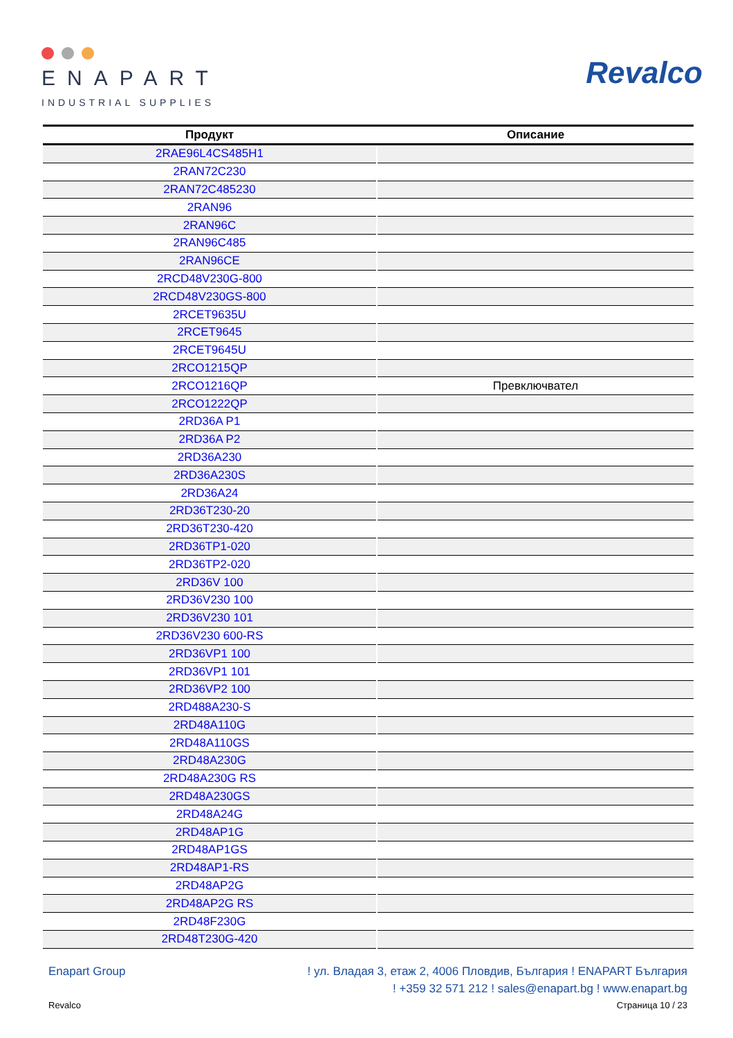ENAPART
INDUSTRIAL SUPPLIES
Revalco
| Продукт | Описание |
| --- | --- |
| 2RAE96L4CS485H1 | |
| 2RAN72C230 | |
| 2RAN72C485230 | |
| 2RAN96 | |
| 2RAN96C | |
| 2RAN96C485 | |
| 2RAN96CE | |
| 2RCD48V230G-800 | |
| 2RCD48V230GS-800 | |
| 2RCET9635U | |
| 2RCET9645 | |
| 2RCET9645U | |
| 2RCO1215QP | |
| 2RCO1216QP | Превключвател |
| 2RCO1222QP | |
| 2RD36A P1 | |
| 2RD36A P2 | |
| 2RD36A230 | |
| 2RD36A230S | |
| 2RD36A24 | |
| 2RD36T230-20 | |
| 2RD36T230-420 | |
| 2RD36TP1-020 | |
| 2RD36TP2-020 | |
| 2RD36V 100 | |
| 2RD36V230 100 | |
| 2RD36V230 101 | |
| 2RD36V230 600-RS | |
| 2RD36VP1 100 | |
| 2RD36VP1 101 | |
| 2RD36VP2 100 | |
| 2RD488A230-S | |
| 2RD48A110G | |
| 2RD48A110GS | |
| 2RD48A230G | |
| 2RD48A230G RS | |
| 2RD48A230GS | |
| 2RD48A24G | |
| 2RD48AP1G | |
| 2RD48AP1GS | |
| 2RD48AP1-RS | |
| 2RD48AP2G | |
| 2RD48AP2G RS | |
| 2RD48F230G | |
| 2RD48T230G-420 | |
Enapart Group ! ул. Владая 3, етаж 2, 4006 Пловдив, България ! ENAPART България
! +359 32 571 212 ! sales@enapart.bg ! www.enapart.bg
Revalco Страница 10 / 23